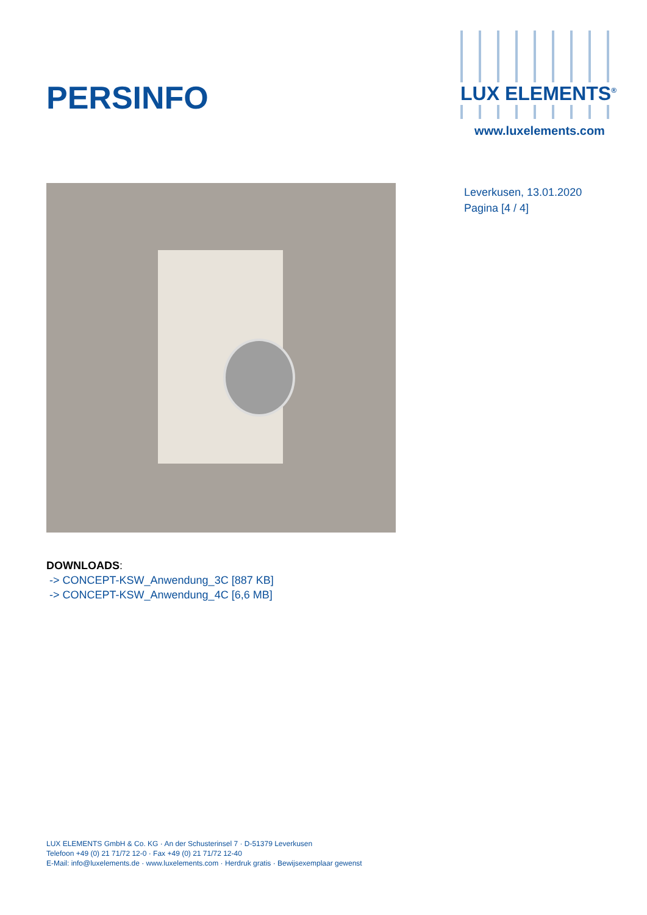PERSINFO
LUX ELEMENTS<sup>®</sup>
www.luxelements.com
Leverkusen, 13.01.2020
Pagina [4 / 4]
DOWNLOADS:
-> CONCEPT-KSW_Anwendung_3C [887 KB]
-> CONCEPT-KSW_Anwendung_4C [6,6 MB]
LUX ELEMENTS GmbH & Co. KG · An der Schusterinsel 7 · D-51379 Leverkusen
Telefoon +49 (0) 21 71/72 12-0 · Fax +49 (0) 21 71/72 12-40
E-Mail: info@luxelements.de · www.luxelements.com · Herdruk gratis · Bewijsexemplaar gewenst